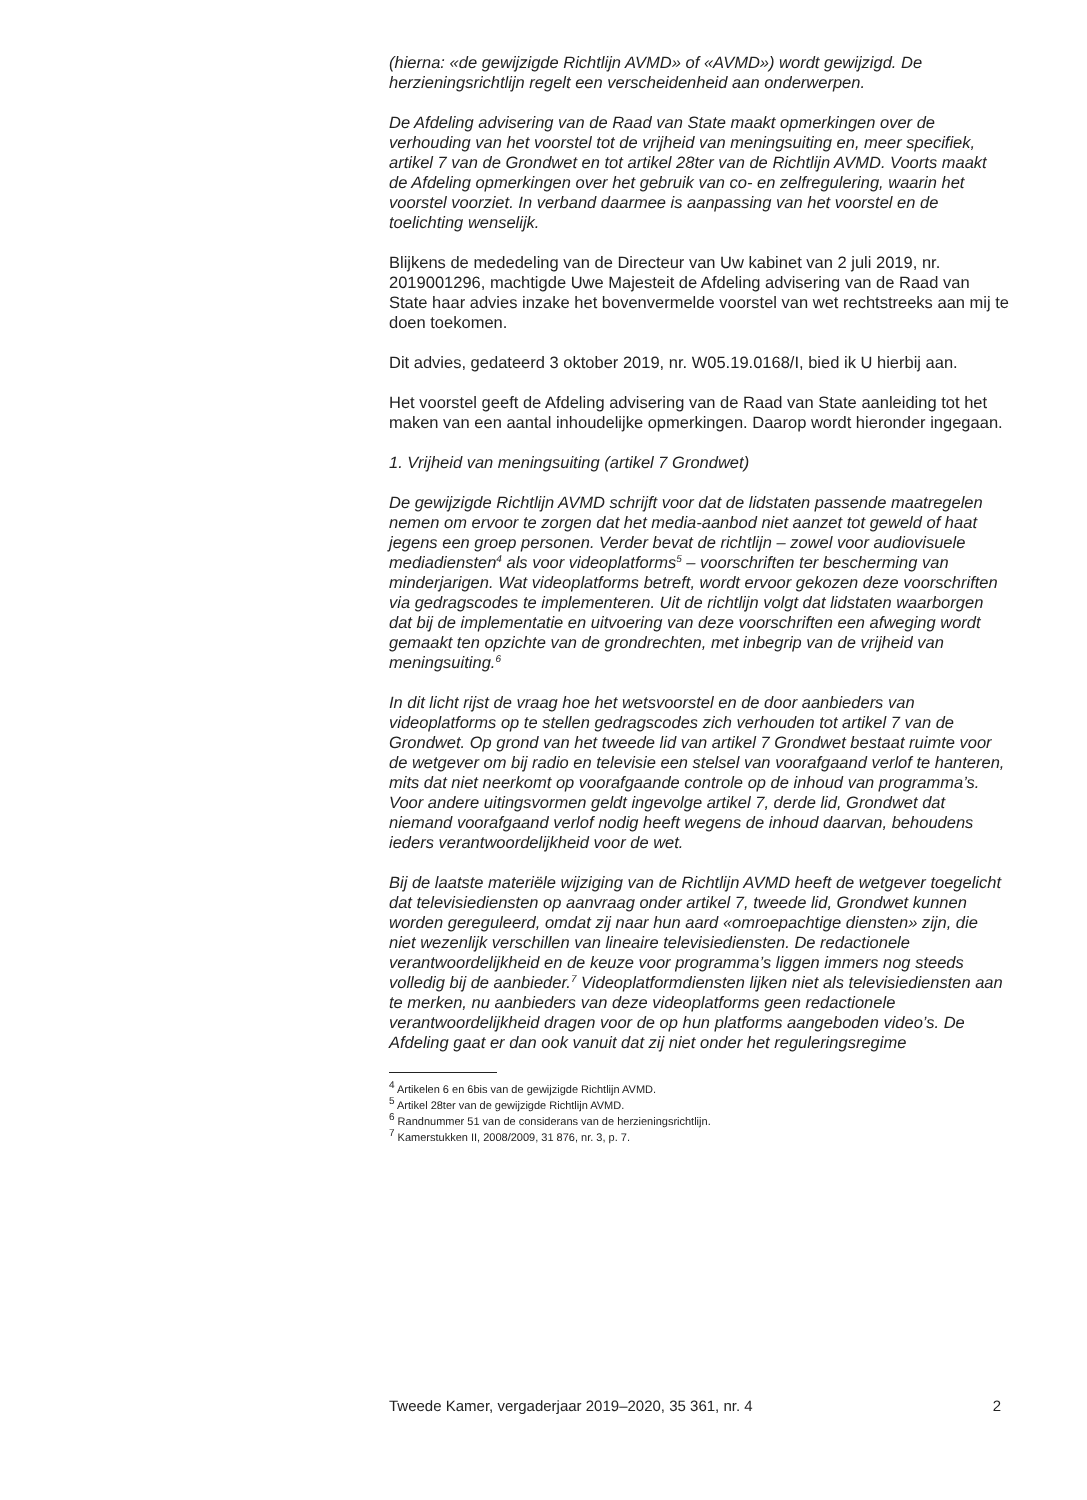(hierna: «de gewijzigde Richtlijn AVMD» of «AVMD») wordt gewijzigd. De herzieningsrichtlijn regelt een verscheidenheid aan onderwerpen.
De Afdeling advisering van de Raad van State maakt opmerkingen over de verhouding van het voorstel tot de vrijheid van meningsuiting en, meer specifiek, artikel 7 van de Grondwet en tot artikel 28ter van de Richtlijn AVMD. Voorts maakt de Afdeling opmerkingen over het gebruik van co- en zelfregulering, waarin het voorstel voorziet. In verband daarmee is aanpassing van het voorstel en de toelichting wenselijk.
Blijkens de mededeling van de Directeur van Uw kabinet van 2 juli 2019, nr. 2019001296, machtigde Uwe Majesteit de Afdeling advisering van de Raad van State haar advies inzake het bovenvermelde voorstel van wet rechtstreeks aan mij te doen toekomen.
Dit advies, gedateerd 3 oktober 2019, nr. W05.19.0168/I, bied ik U hierbij aan.
Het voorstel geeft de Afdeling advisering van de Raad van State aanleiding tot het maken van een aantal inhoudelijke opmerkingen. Daarop wordt hieronder ingegaan.
1. Vrijheid van meningsuiting (artikel 7 Grondwet)
De gewijzigde Richtlijn AVMD schrijft voor dat de lidstaten passende maatregelen nemen om ervoor te zorgen dat het media-aanbod niet aanzet tot geweld of haat jegens een groep personen. Verder bevat de richtlijn – zowel voor audiovisuele mediadiensten<sup>4</sup> als voor videoplatforms<sup>5</sup> – voorschriften ter bescherming van minderjarigen. Wat videoplatforms betreft, wordt ervoor gekozen deze voorschriften via gedragscodes te implementeren. Uit de richtlijn volgt dat lidstaten waarborgen dat bij de implementatie en uitvoering van deze voorschriften een afweging wordt gemaakt ten opzichte van de grondrechten, met inbegrip van de vrijheid van meningsuiting.<sup>6</sup>
In dit licht rijst de vraag hoe het wetsvoorstel en de door aanbieders van videoplatforms op te stellen gedragscodes zich verhouden tot artikel 7 van de Grondwet. Op grond van het tweede lid van artikel 7 Grondwet bestaat ruimte voor de wetgever om bij radio en televisie een stelsel van voorafgaand verlof te hanteren, mits dat niet neerkomt op voorafgaande controle op de inhoud van programma’s. Voor andere uitingsvormen geldt ingevolge artikel 7, derde lid, Grondwet dat niemand voorafgaand verlof nodig heeft wegens de inhoud daarvan, behoudens ieders verantwoordelijkheid voor de wet.
Bij de laatste materiële wijziging van de Richtlijn AVMD heeft de wetgever toegelicht dat televisiediensten op aanvraag onder artikel 7, tweede lid, Grondwet kunnen worden gereguleerd, omdat zij naar hun aard «omroepachtige diensten» zijn, die niet wezenlijk verschillen van lineaire televisiediensten. De redactionele verantwoordelijkheid en de keuze voor programma’s liggen immers nog steeds volledig bij de aanbieder.<sup>7</sup> Videoplatformdiensten lijken niet als televisiediensten aan te merken, nu aanbieders van deze videoplatforms geen redactionele verantwoordelijkheid dragen voor de op hun platforms aangeboden video’s. De Afdeling gaat er dan ook vanuit dat zij niet onder het reguleringsregime
<sup>4</sup> Artikelen 6 en 6bis van de gewijzigde Richtlijn AVMD.
<sup>5</sup> Artikel 28ter van de gewijzigde Richtlijn AVMD.
<sup>6</sup> Randnummer 51 van de considerans van de herzieningsrichtlijn.
<sup>7</sup> Kamerstukken II, 2008/2009, 31 876, nr. 3, p. 7.
Tweede Kamer, vergaderjaar 2019–2020, 35 361, nr. 4 2